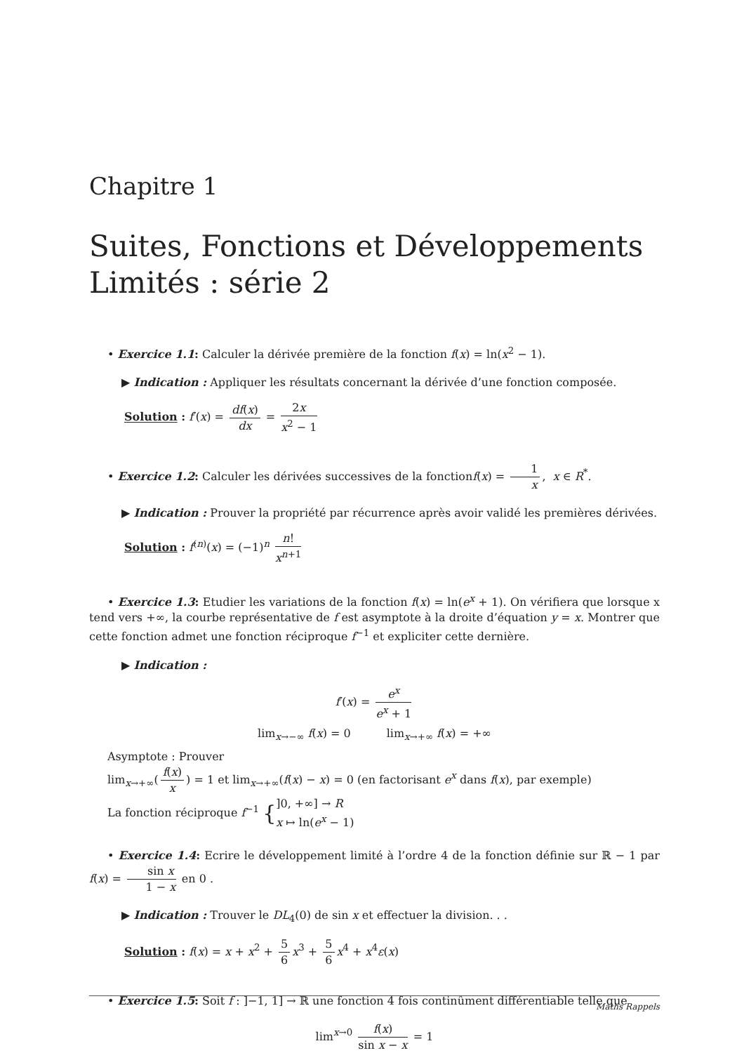Chapitre 1
Suites, Fonctions et Développements Limités : série 2
• Exercice 1.1: Calculer la dérivée première de la fonction f(x) = ln(x<sup>2</sup> − 1).
▶ Indication : Appliquer les résultats concernant la dérivée d’une fonction composée.
Solution : f′(x) = df(x) dx = 2x x<sup>2</sup> − 1
• Exercice 1.2: Calculer les dérivées successives de la fonctionf(x) = 1 x, x ∈ R<sup>*</sup>.
▶ Indication : Prouver la propriété par récurrence après avoir validé les premières dérivées.
Solution : f<sup>(n)</sup>(x) = (−1)<sup>n</sup> n! x<sup>n+1</sup>
• Exercice 1.3: Etudier les variations de la fonction f(x) = ln(e<sup>x</sup> + 1). On vérifiera que lorsque x tend vers +∞, la courbe représentative de f est asymptote à la droite d’équation y = x. Montrer que cette fonction admet une fonction réciproque f<sup>−1</sup> et expliciter cette dernière.
▶ Indication :
f′(x) = e<sup>x</sup> e<sup>x</sup> + 1
lim<sub>x→−∞</sub> f(x) = 0 lim<sub>x→+∞</sub> f(x) = +∞
Asymptote : Prouver
lim<sub>x→+∞</sub>(f(x) x) = 1 et lim<sub>x→+∞</sub>(f(x) − x) = 0 (en factorisant e<sup>x</sup> dans f(x), par exemple)
La fonction réciproque f<sup>−1</sup> {]0, +∞] → R x ↦ ln(e<sup>x</sup> − 1)
• Exercice 1.4: Ecrire le développement limité à l’ordre 4 de la fonction définie sur ℝ − 1 par f(x) = sin x 1 − x en 0 .
▶ Indication : Trouver le DL<sub>4</sub>(0) de sin x et effectuer la division. . .
Solution : f(x) = x + x<sup>2</sup> + 5 6 x<sup>3</sup> + 5 6 x<sup>4</sup> + x<sup>4</sup>ε(x)
• Exercice 1.5: Soit f : ]−1, 1] → ℝ une fonction 4 fois continûment différentiable telle que
lim<sup>x→0</sup> f(x) sin x − x = 1
Maths Rappels